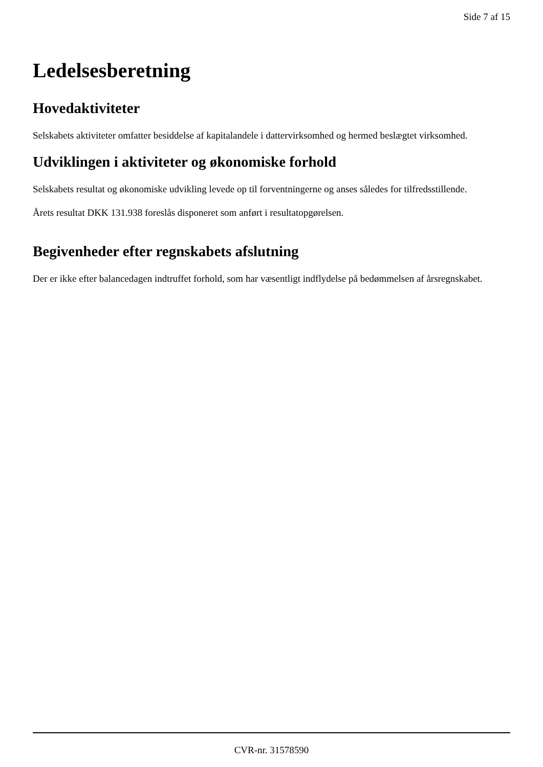Side 7 af 15
Ledelsesberetning
Hovedaktiviteter
Selskabets aktiviteter omfatter besiddelse af kapitalandele i dattervirksomhed og hermed beslægtet virksomhed.
Udviklingen i aktiviteter og økonomiske forhold
Selskabets resultat og økonomiske udvikling levede op til forventningerne og anses således for tilfredsstillende.
Årets resultat DKK 131.938 foreslås disponeret som anført i resultatopgørelsen.
Begivenheder efter regnskabets afslutning
Der er ikke efter balancedagen indtruffet forhold, som har væsentligt indflydelse på bedømmelsen af årsregnskabet.
CVR-nr. 31578590